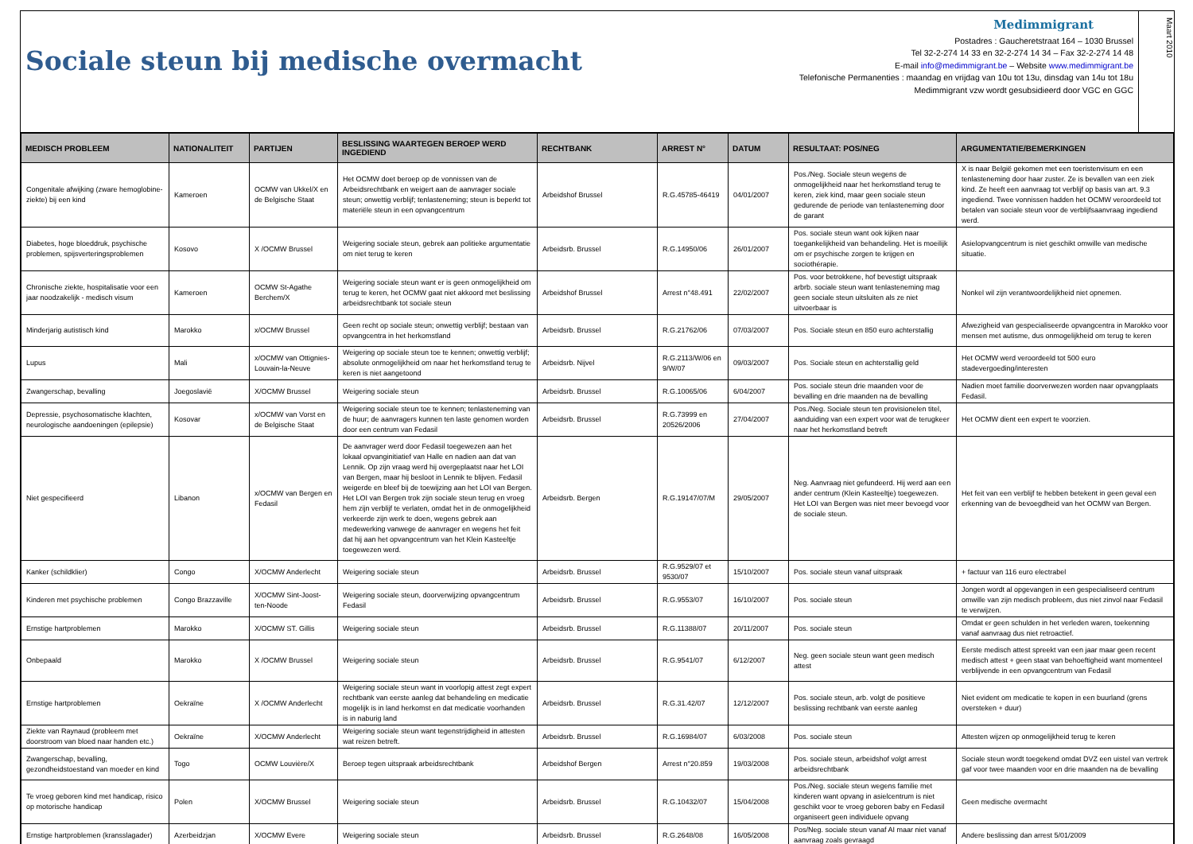Sociale steun bij medische overmacht
Medimmigrant
Postadres : Gaucheretstraat 164 – 1030 Brussel
Tel 32-2-274 14 33 en 32-2-274 14 34 – Fax 32-2-274 14 48
E-mail info@medimmigrant.be – Website www.medimmigrant.be
Telefonische Permanenties : maandag en vrijdag van 10u tot 13u, dinsdag van 14u tot 18u
Medimmigrant vzw wordt gesubsidieerd door VGC en GGC
Maart 2010
| MEDISCH PROBLEEM | NATIONALITEIT | PARTIJEN | BESLISSING WAARTEGEN BEROEP WERD INGEDIEND | RECHTBANK | ARREST N° | DATUM | RESULTAAT: POS/NEG | ARGUMENTATIE/BEMERKINGEN |
| --- | --- | --- | --- | --- | --- | --- | --- | --- |
| Congenitale afwijking (zware hemoglobine-ziekte) bij een kind | Kameroen | OCMW van Ukkel/X en de Belgische Staat | Het OCMW doet beroep op de vonnissen van de Arbeidsrechtbank en weigert aan de aanvrager sociale steun; onwettig verblijf; tenlasteneming; steun is beperkt tot materiële steun in een opvangcentrum | Arbeidshof Brussel | R.G.45785-46419 | 04/01/2007 | Pos./Neg. Sociale steun wegens de onmogelijkheid naar het herkomstland terug te keren, ziek kind, maar geen sociale steun gedurende de periode van tenlasteneming door de garant | X is naar België gekomen met een toeristenvisum en een tenlasteneming door haar zuster. Ze is bevallen van een ziek kind. Ze heeft een aanvraag tot verblijf op basis van art. 9.3 ingediend. Twee vonnissen hadden het OCMW veroordeeld tot betalen van sociale steun voor de verblijfsaanvraag ingediend werd. |
| Diabetes, hoge bloeddruk, psychische problemen, spijsverteringsproblemen | Kosovo | X /OCMW Brussel | Weigering sociale steun, gebrek aan politieke argumentatie om niet terug te keren | Arbeidsrb. Brussel | R.G.14950/06 | 26/01/2007 | Pos. sociale steun want ook kijken naar toegankelijkheid van behandeling. Het is moeilijk om er psychische zorgen te krijgen en sociothérapie. | Asielopvangcentrum is niet geschikt omwille van medische situatie. |
| Chronische ziekte, hospitalisatie voor een jaar noodzakelijk - medisch visum | Kameroen | OCMW St-Agathe Berchem/X | Weigering sociale steun want er is geen onmogelijkheid om terug te keren, het OCMW gaat niet akkoord met beslissing arbeidsrechtbank tot sociale steun | Arbeidshof Brussel | Arrest n°48.491 | 22/02/2007 | Pos. voor betrokkene, hof bevestigt uitspraak arbrb. sociale steun want tenlasteneming mag geen sociale steun uitsluiten als ze niet uitvoerbaar is | Nonkel wil zijn verantwoordelijkheid niet opnemen. |
| Minderjarig autistisch kind | Marokko | x/OCMW Brussel | Geen recht op sociale steun; onwettig verblijf; bestaan van opvangcentra in het herkomstland | Arbeidsrb. Brussel | R.G.21762/06 | 07/03/2007 | Pos. Sociale steun en 850 euro achterstallig | Afwezigheid van gespecialiseerde opvangcentra in Marokko voor mensen met autisme, dus onmogelijkheid om terug te keren |
| Lupus | Mali | x/OCMW van Ottignies-Louvain-la-Neuve | Weigering op sociale steun toe te kennen; onwettig verblijf; absolute onmogelijkheid om naar het herkomstland terug te keren is niet aangetoond | Arbeidsrb. Nijvel | R.G.2113/W/06 en 9/W/07 | 09/03/2007 | Pos. Sociale steun en achterstallig geld | Het OCMW werd veroordeeld tot 500 euro stadevergoeding/interesten |
| Zwangerschap, bevalling | Joegoslavië | X/OCMW Brussel | Weigering sociale steun | Arbeidsrb. Brussel | R.G.10065/06 | 6/04/2007 | Pos. sociale steun drie maanden voor de bevalling en drie maanden na de bevalling | Nadien moet familie doorverwezen worden naar opvangplaats Fedasil. |
| Depressie, psychosomatische klachten, neurologische aandoeningen (epilepsie) | Kosovar | x/OCMW van Vorst en de Belgische Staat | Weigering sociale steun toe te kennen; tenlasteneming van de huur; de aanvragers kunnen ten laste genomen worden door een centrum van Fedasil | Arbeidsrb. Brussel | R.G.73999 en 20526/2006 | 27/04/2007 | Pos./Neg. Sociale steun ten provisionelen titel, aanduiding van een expert voor wat de terugkeer naar het herkomstland betreft | Het OCMW dient een expert te voorzien. |
| Niet gespecifieerd | Libanon | x/OCMW van Bergen en Fedasil | De aanvrager werd door Fedasil toegewezen aan het lokaal opvanginitiatief van Halle en nadien aan dat van Lennik. Op zijn vraag werd hij overgeplaatst naar het LOI van Bergen, maar hij besloot in Lennik te blijven. Fedasil weigerde en bleef bij de toewijzing aan het LOI van Bergen. Het LOI van Bergen trok zijn sociale steun terug en vroeg hem zijn verblijf te verlaten, omdat het in de onmogelijkheid verkeerde zijn werk te doen, wegens gebrek aan medewerking vanwege de aanvrager en wegens het feit dat hij aan het opvangcentrum van het Klein Kasteeltje toegewezen werd. | Arbeidsrb. Bergen | R.G.19147/07/M | 29/05/2007 | Neg. Aanvraag niet gefundeerd. Hij werd aan een ander centrum (Klein Kasteeltje) toegewezen. Het LOI van Bergen was niet meer bevoegd voor de sociale steun. | Het feit van een verblijf te hebben betekent in geen geval een erkenning van de bevoegdheid van het OCMW van Bergen. |
| Kanker (schildklier) | Congo | X/OCMW Anderlecht | Weigering sociale steun | Arbeidsrb. Brussel | R.G.9529/07 et 9530/07 | 15/10/2007 | Pos. sociale steun vanaf uitspraak | + factuur van 116 euro electrabel |
| Kinderen met psychische problemen | Congo Brazzaville | X/OCMW Sint-Joost-ten-Noode | Weigering sociale steun, doorverwijzing opvangcentrum Fedasil | Arbeidsrb. Brussel | R.G.9553/07 | 16/10/2007 | Pos. sociale steun | Jongen wordt al opgevangen in een gespecialiseerd centrum omwille van zijn medisch probleem, dus niet zinvol naar Fedasil te verwijzen. |
| Ernstige hartproblemen | Marokko | X/OCMW ST. Gillis | Weigering sociale steun | Arbeidsrb. Brussel | R.G.11388/07 | 20/11/2007 | Pos. sociale steun | Omdat er geen schulden in het verleden waren, toekenning vanaf aanvraag dus niet retroactief. |
| Onbepaald | Marokko | X /OCMW Brussel | Weigering sociale steun | Arbeidsrb. Brussel | R.G.9541/07 | 6/12/2007 | Neg. geen sociale steun want geen medisch attest | Eerste medisch attest spreekt van een jaar maar geen recent medisch attest + geen staat van behoeftigheid want momenteel verblijvende in een opvangcentrum van Fedasil |
| Ernstige hartproblemen | Oekraïne | X /OCMW Anderlecht | Weigering sociale steun want in voorlopig attest zegt expert rechtbank van eerste aanleg dat behandeling en medicatie mogelijk is in land herkomst en dat medicatie voorhanden is in naburig land | Arbeidsrb. Brussel | R.G.31.42/07 | 12/12/2007 | Pos. sociale steun, arb. volgt de positieve beslissing rechtbank van eerste aanleg | Niet evident om medicatie te kopen in een buurland (grens oversteken + duur) |
| Ziekte van Raynaud (probleem met doorstroom van bloed naar handen etc.) | Oekraïne | X/OCMW Anderlecht | Weigering sociale steun want tegenstrijdigheid in attesten wat reizen betreft. | Arbeidsrb. Brussel | R.G.16984/07 | 6/03/2008 | Pos. sociale steun | Attesten wijzen op onmogelijkheid terug te keren |
| Zwangerschap, bevalling, gezondheidstoestand van moeder en kind | Togo | OCMW Louvière/X | Beroep tegen uitspraak arbeidsrechtbank | Arbeidshof Bergen | Arrest n°20.859 | 19/03/2008 | Pos. sociale steun, arbeidshof volgt arrest arbeidsrechtbank | Sociale steun wordt toegekend omdat DVZ een uistel van vertrek gaf voor twee maanden voor en drie maanden na de bevalling |
| Te vroeg geboren kind met handicap, risico op motorische handicap | Polen | X/OCMW Brussel | Weigering sociale steun | Arbeidsrb. Brussel | R.G.10432/07 | 15/04/2008 | Pos./Neg. sociale steun wegens familie met kinderen want opvang in asielcentrum is niet geschikt voor te vroeg geboren baby en Fedasil organiseert geen individuele opvang | Geen medische overmacht |
| Ernstige hartproblemen (kransslagader) | Azerbeidzjan | X/OCMW Evere | Weigering sociale steun | Arbeidsrb. Brussel | R.G.2648/08 | 16/05/2008 | Pos/Neg. sociale steun vanaf AI maar niet vanaf aanvraag zoals gevraagd | Andere beslissing dan arrest 5/01/2009 |